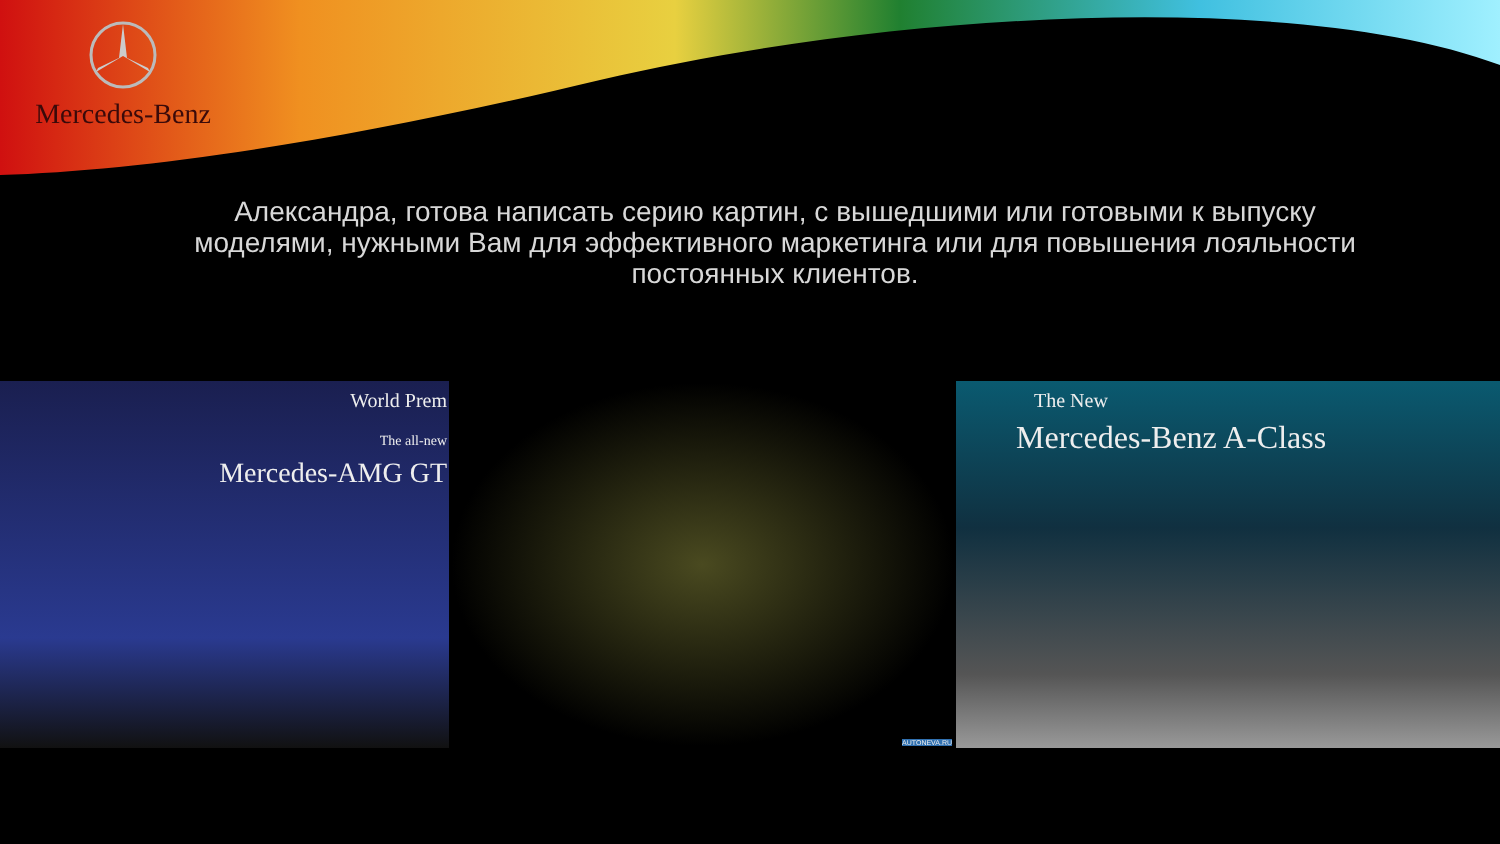Mercedes-Benz
Александра, готова написать серию картин, с вышедшими или готовыми к выпуску моделями, нужными Вам для эффективного маркетинга или для повышения лояльности постоянных клиентов.
World Prem
The all-new
Mercedes-AMG GT
AUTONEVA.RU
The New
Mercedes-Benz A-Class